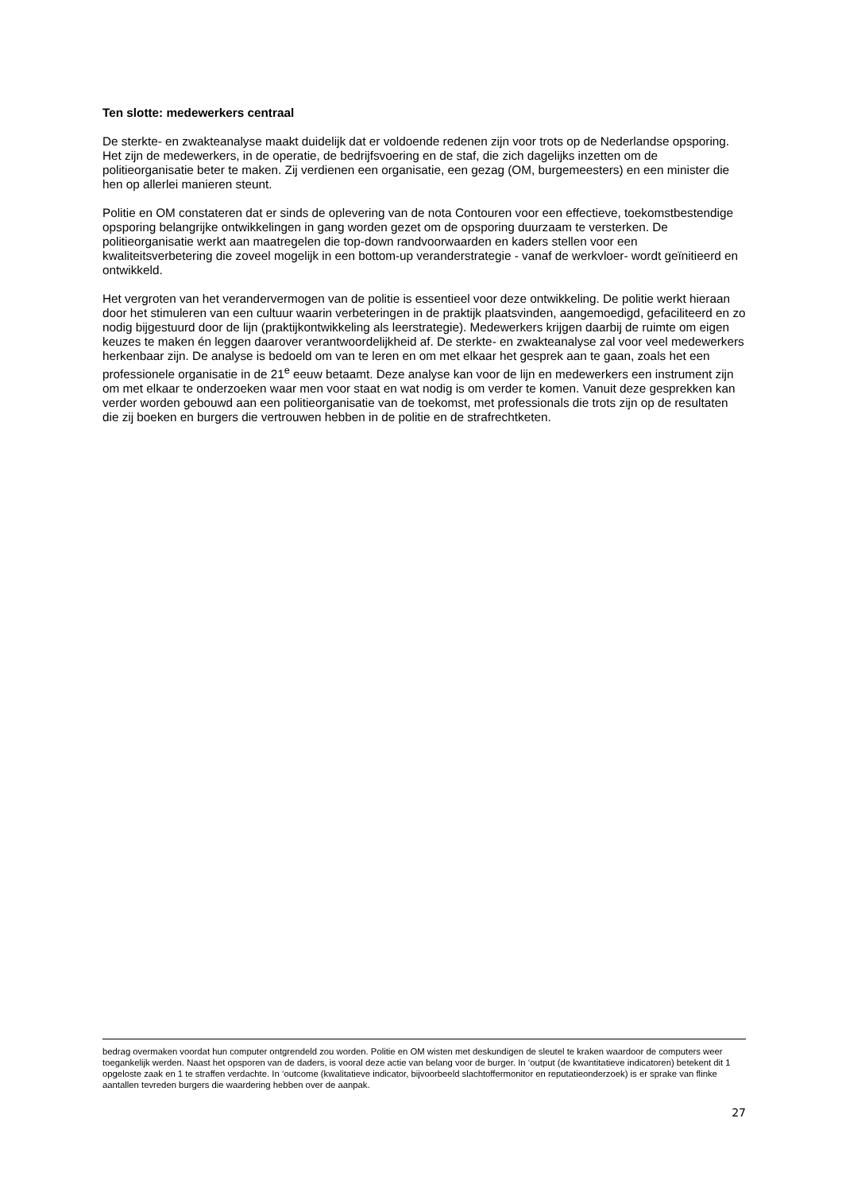Ten slotte: medewerkers centraal
De sterkte- en zwakteanalyse maakt duidelijk dat er voldoende redenen zijn voor trots op de Nederlandse opsporing. Het zijn de medewerkers, in de operatie, de bedrijfsvoering en de staf, die zich dagelijks inzetten om de politieorganisatie beter te maken. Zij verdienen een organisatie, een gezag (OM, burgemeesters) en een minister die hen op allerlei manieren steunt.
Politie en OM constateren dat er sinds de oplevering van de nota Contouren voor een effectieve, toekomstbestendige opsporing belangrijke ontwikkelingen in gang worden gezet om de opsporing duurzaam te versterken. De politieorganisatie werkt aan maatregelen die top-down randvoorwaarden en kaders stellen voor een kwaliteitsverbetering die zoveel mogelijk in een bottom-up veranderstrategie - vanaf de werkvloer- wordt geïnitieerd en ontwikkeld.
Het vergroten van het verandervermogen van de politie is essentieel voor deze ontwikkeling. De politie werkt hieraan door het stimuleren van een cultuur waarin verbeteringen in de praktijk plaatsvinden, aangemoedigd, gefaciliteerd en zo nodig bijgestuurd door de lijn (praktijkontwikkeling als leerstrategie). Medewerkers krijgen daarbij de ruimte om eigen keuzes te maken én leggen daarover verantwoordelijkheid af. De sterkte- en zwakteanalyse zal voor veel medewerkers herkenbaar zijn. De analyse is bedoeld om van te leren en om met elkaar het gesprek aan te gaan, zoals het een professionele organisatie in de 21<sup>e</sup> eeuw betaamt. Deze analyse kan voor de lijn en medewerkers een instrument zijn om met elkaar te onderzoeken waar men voor staat en wat nodig is om verder te komen. Vanuit deze gesprekken kan verder worden gebouwd aan een politieorganisatie van de toekomst, met professionals die trots zijn op de resultaten die zij boeken en burgers die vertrouwen hebben in de politie en de strafrechtketen.
bedrag overmaken voordat hun computer ontgrendeld zou worden. Politie en OM wisten met deskundigen de sleutel te kraken waardoor de computers weer toegankelijk werden. Naast het opsporen van de daders, is vooral deze actie van belang voor de burger. In ‘output (de kwantitatieve indicatoren) betekent dit 1 opgeloste zaak en 1 te straffen verdachte. In ‘outcome (kwalitatieve indicator, bijvoorbeeld slachtoffermonitor en reputatieonderzoek) is er sprake van flinke aantallen tevreden burgers die waardering hebben over de aanpak.
27